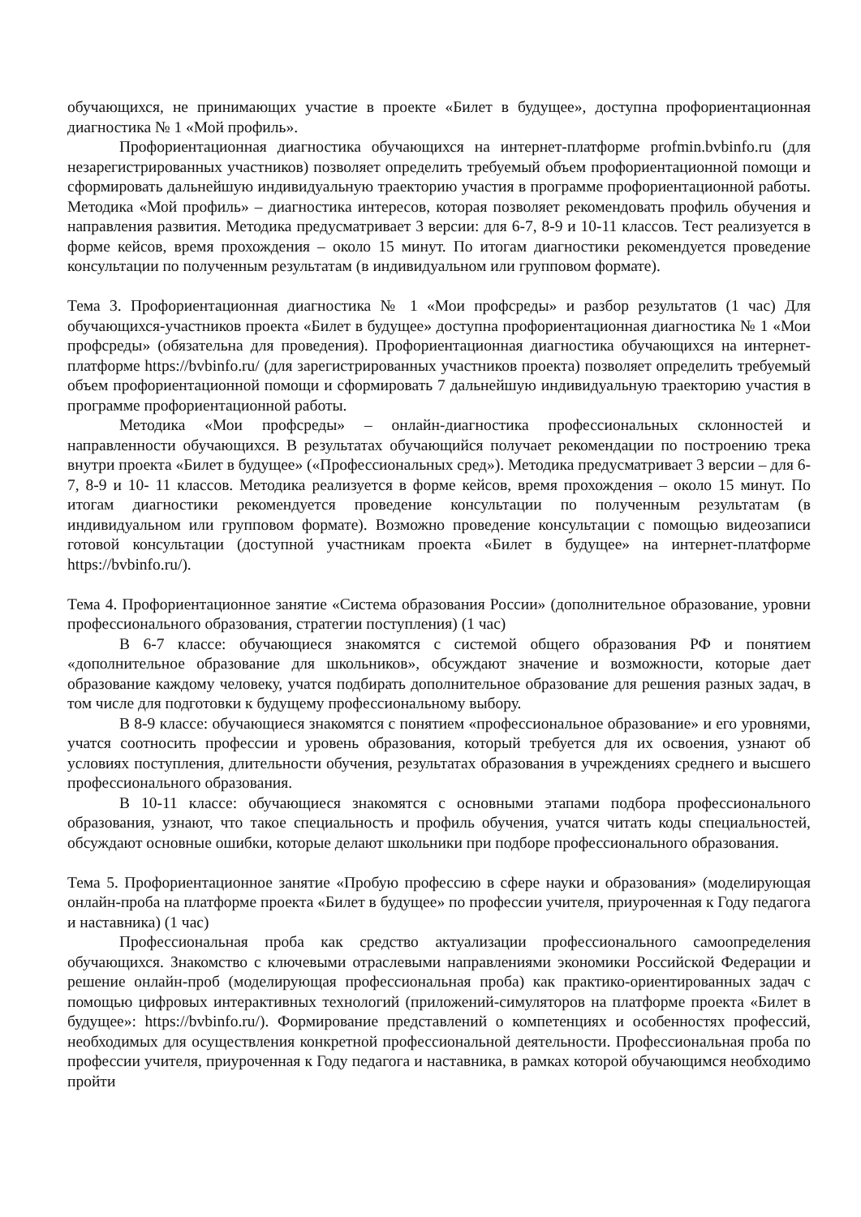обучающихся, не принимающих участие в проекте «Билет в будущее», доступна профориентационная диагностика № 1 «Мой профиль».
Профориентационная диагностика обучающихся на интернет-платформе profmin.bvbinfo.ru (для незарегистрированных участников) позволяет определить требуемый объем профориентационной помощи и сформировать дальнейшую индивидуальную траекторию участия в программе профориентационной работы. Методика «Мой профиль» – диагностика интересов, которая позволяет рекомендовать профиль обучения и направления развития. Методика предусматривает 3 версии: для 6-7, 8-9 и 10-11 классов. Тест реализуется в форме кейсов, время прохождения – около 15 минут. По итогам диагностики рекомендуется проведение консультации по полученным результатам (в индивидуальном или групповом формате).
Тема 3. Профориентационная диагностика № 1 «Мои профсреды» и разбор результатов (1 час) Для обучающихся-участников проекта «Билет в будущее» доступна профориентационная диагностика № 1 «Мои профсреды» (обязательна для проведения). Профориентационная диагностика обучающихся на интернет-платформе https://bvbinfo.ru/ (для зарегистрированных участников проекта) позволяет определить требуемый объем профориентационной помощи и сформировать 7 дальнейшую индивидуальную траекторию участия в программе профориентационной работы.
Методика «Мои профсреды» – онлайн-диагностика профессиональных склонностей и направленности обучающихся. В результатах обучающийся получает рекомендации по построению трека внутри проекта «Билет в будущее» («Профессиональных сред»). Методика предусматривает 3 версии – для 6-7, 8-9 и 10- 11 классов. Методика реализуется в форме кейсов, время прохождения – около 15 минут. По итогам диагностики рекомендуется проведение консультации по полученным результатам (в индивидуальном или групповом формате). Возможно проведение консультации с помощью видеозаписи готовой консультации (доступной участникам проекта «Билет в будущее» на интернет-платформе https://bvbinfo.ru/).
Тема 4. Профориентационное занятие «Система образования России» (дополнительное образование, уровни профессионального образования, стратегии поступления) (1 час)
В 6-7 классе: обучающиеся знакомятся с системой общего образования РФ и понятием «дополнительное образование для школьников», обсуждают значение и возможности, которые дает образование каждому человеку, учатся подбирать дополнительное образование для решения разных задач, в том числе для подготовки к будущему профессиональному выбору.
В 8-9 классе: обучающиеся знакомятся с понятием «профессиональное образование» и его уровнями, учатся соотносить профессии и уровень образования, который требуется для их освоения, узнают об условиях поступления, длительности обучения, результатах образования в учреждениях среднего и высшего профессионального образования.
В 10-11 классе: обучающиеся знакомятся с основными этапами подбора профессионального образования, узнают, что такое специальность и профиль обучения, учатся читать коды специальностей, обсуждают основные ошибки, которые делают школьники при подборе профессионального образования.
Тема 5. Профориентационное занятие «Пробую профессию в сфере науки и образования» (моделирующая онлайн-проба на платформе проекта «Билет в будущее» по профессии учителя, приуроченная к Году педагога и наставника) (1 час)
Профессиональная проба как средство актуализации профессионального самоопределения обучающихся. Знакомство с ключевыми отраслевыми направлениями экономики Российской Федерации и решение онлайн-проб (моделирующая профессиональная проба) как практико-ориентированных задач с помощью цифровых интерактивных технологий (приложений-симуляторов на платформе проекта «Билет в будущее»: https://bvbinfo.ru/). Формирование представлений о компетенциях и особенностях профессий, необходимых для осуществления конкретной профессиональной деятельности. Профессиональная проба по профессии учителя, приуроченная к Году педагога и наставника, в рамках которой обучающимся необходимо пройти